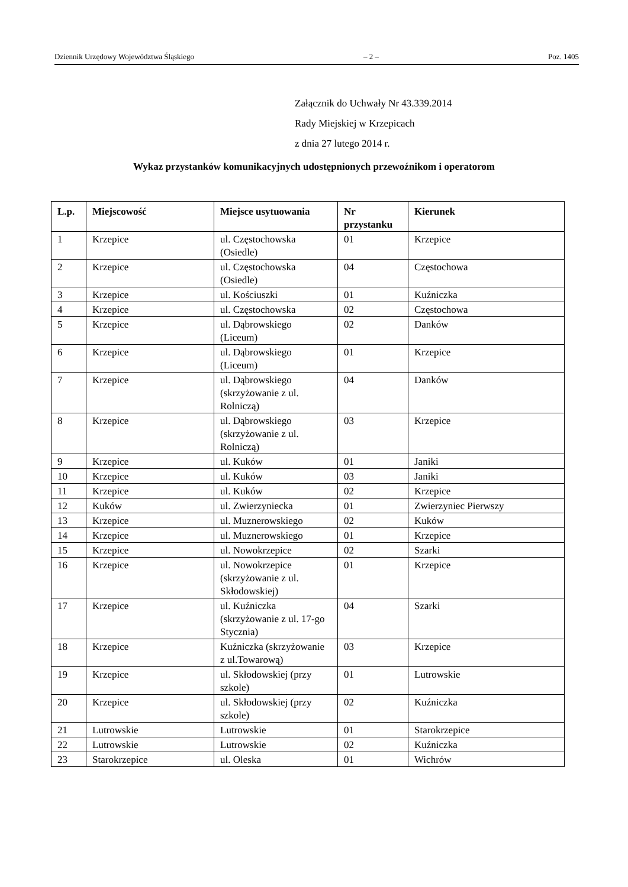Dziennik Urzędowy Województwa Śląskiego – 2 – Poz. 1405
Załącznik do Uchwały Nr 43.339.2014
Rady Miejskiej w Krzepicach
z dnia 27 lutego 2014 r.
Wykaz przystanków komunikacyjnych udostępnionych przewoźnikom i operatorom
| L.p. | Miejscowość | Miejsce usytuowania | Nr przystanku | Kierunek |
| --- | --- | --- | --- | --- |
| 1 | Krzepice | ul. Częstochowska (Osiedle) | 01 | Krzepice |
| 2 | Krzepice | ul. Częstochowska (Osiedle) | 04 | Częstochowa |
| 3 | Krzepice | ul. Kościuszki | 01 | Kuźniczka |
| 4 | Krzepice | ul. Częstochowska | 02 | Częstochowa |
| 5 | Krzepice | ul. Dąbrowskiego (Liceum) | 02 | Danków |
| 6 | Krzepice | ul. Dąbrowskiego (Liceum) | 01 | Krzepice |
| 7 | Krzepice | ul. Dąbrowskiego (skrzyżowanie z ul. Rolniczą) | 04 | Danków |
| 8 | Krzepice | ul. Dąbrowskiego (skrzyżowanie z ul. Rolniczą) | 03 | Krzepice |
| 9 | Krzepice | ul. Kuków | 01 | Janiki |
| 10 | Krzepice | ul. Kuków | 03 | Janiki |
| 11 | Krzepice | ul. Kuków | 02 | Krzepice |
| 12 | Kuków | ul. Zwierzyniecka | 01 | Zwierzyniec Pierwszy |
| 13 | Krzepice | ul. Muznerowskiego | 02 | Kuków |
| 14 | Krzepice | ul. Muznerowskiego | 01 | Krzepice |
| 15 | Krzepice | ul. Nowokrzepice | 02 | Szarki |
| 16 | Krzepice | ul. Nowokrzepice (skrzyżowanie z ul. Skłodowskiej) | 01 | Krzepice |
| 17 | Krzepice | ul. Kuźniczka (skrzyżowanie z ul. 17-go Stycznia) | 04 | Szarki |
| 18 | Krzepice | Kuźniczka (skrzyżowanie z ul.Towarową) | 03 | Krzepice |
| 19 | Krzepice | ul. Skłodowskiej (przy szkole) | 01 | Lutrowskie |
| 20 | Krzepice | ul. Skłodowskiej (przy szkole) | 02 | Kuźniczka |
| 21 | Lutrowskie | Lutrowskie | 01 | Starokrzepice |
| 22 | Lutrowskie | Lutrowskie | 02 | Kuźniczka |
| 23 | Starokrzepice | ul. Oleska | 01 | Wichrów |